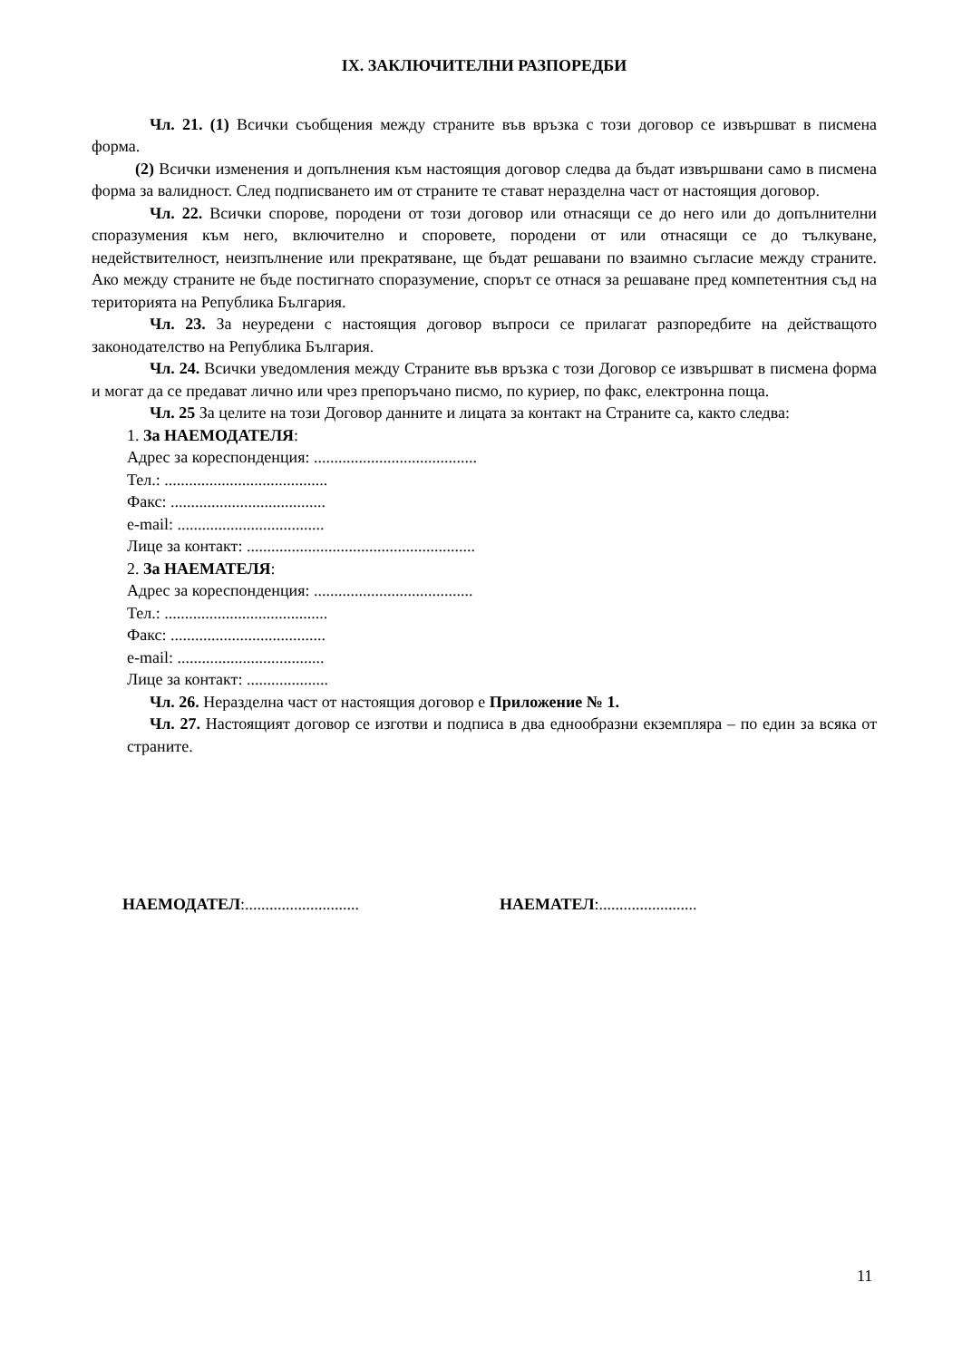IX. ЗАКЛЮЧИТЕЛНИ РАЗПОРЕДБИ
Чл. 21. (1) Всички съобщения между страните във връзка с този договор се извършват в писмена форма.
(2) Всички изменения и допълнения към настоящия договор следва да бъдат извършвани само в писмена форма за валидност. След подписването им от страните те стават неразделна част от настоящия договор.
Чл. 22. Всички спорове, породени от този договор или отнасящи се до него или до допълнителни споразумения към него, включително и споровете, породени от или отнасящи се до тълкуване, недействителност, неизпълнение или прекратяване, ще бъдат решавани по взаимно съгласие между страните. Ако между страните не бъде постигнато споразумение, спорът се отнася за решаване пред компетентния съд на територията на Република България.
Чл. 23. За неуредени с настоящия договор въпроси се прилагат разпоредбите на действащото законодателство на Република България.
Чл. 24. Всички уведомления между Страните във връзка с този Договор се извършват в писмена форма и могат да се предават лично или чрез препоръчано писмо, по куриер, по факс, електронна поща.
Чл. 25 За целите на този Договор данните и лицата за контакт на Страните са, както следва:
1. За НАЕМОДАТЕЛЯ:
Адрес за кореспонденция: ........................................
Тел.: ........................................
Факс: ......................................
e-mail: ....................................
Лице за контакт: ........................................................
2. За НАЕМАТЕЛЯ:
Адрес за кореспонденция: .......................................
Тел.: ........................................
Факс: ......................................
e-mail: ....................................
Лице за контакт: ....................
Чл. 26. Неразделна част от настоящия договор е Приложение № 1.
Чл. 27. Настоящият договор се изготви и подписа в два еднообразни екземпляра – по един за всяка от страните.
НАЕМОДАТЕЛ:............................ НАЕМАТЕЛ:........................
11